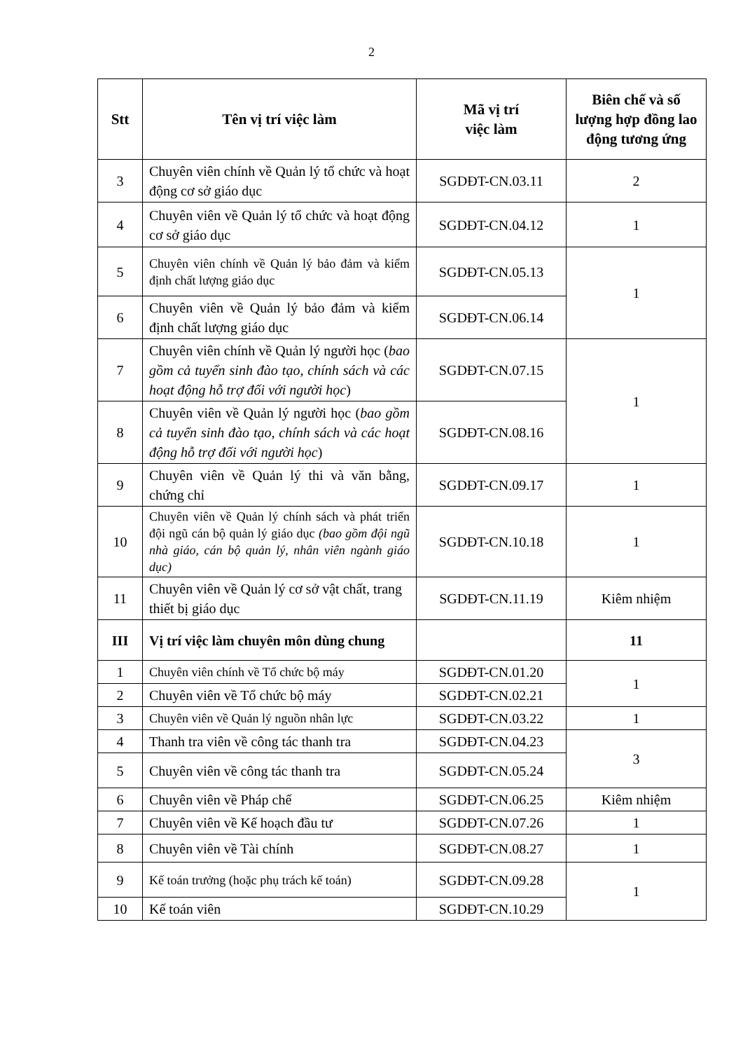2
| Stt | Tên vị trí việc làm | Mã vị trí việc làm | Biên chế và số lượng hợp đồng lao động tương ứng |
| --- | --- | --- | --- |
| 3 | Chuyên viên chính về Quản lý tổ chức và hoạt động cơ sở giáo dục | SGDĐT-CN.03.11 | 2 |
| 4 | Chuyên viên về Quản lý tổ chức và hoạt động cơ sở giáo dục | SGDĐT-CN.04.12 | 1 |
| 5 | Chuyên viên chính về Quản lý bảo đảm và kiểm định chất lượng giáo dục | SGDĐT-CN.05.13 | 1 |
| 6 | Chuyên viên về Quản lý bảo đảm và kiểm định chất lượng giáo dục | SGDĐT-CN.06.14 | |
| 7 | Chuyên viên chính về Quản lý người học ( bao gồm cả tuyển sinh đào tạo, chính sách và các hoạt động hỗ trợ đối với người học ) | SGDĐT-CN.07.15 | 1 |
| 8 | Chuyên viên về Quản lý người học ( bao gồm cả tuyển sinh đào tạo, chính sách và các hoạt động hỗ trợ đối với người học ) | SGDĐT-CN.08.16 | |
| 9 | Chuyên viên về Quản lý thi và văn bằng, chứng chỉ | SGDĐT-CN.09.17 | 1 |
| 10 | Chuyên viên về Quản lý chính sách và phát triển đội ngũ cán bộ quản lý giáo dục (bao gồm đội ngũ nhà giáo, cán bộ quản lý, nhân viên ngành giáo dục) | SGDĐT-CN.10.18 | 1 |
| 11 | Chuyên viên về Quản lý cơ sở vật chất, trang thiết bị giáo dục | SGDĐT-CN.11.19 | Kiêm nhiệm |
| III | Vị trí việc làm chuyên môn dùng chung | | 11 |
| 1 | Chuyên viên chính về Tổ chức bộ máy | SGDĐT-CN.01.20 | 1 |
| 2 | Chuyên viên về Tổ chức bộ máy | SGDĐT-CN.02.21 | |
| 3 | Chuyên viên về Quản lý nguồn nhân lực | SGDĐT-CN.03.22 | 1 |
| 4 | Thanh tra viên về công tác thanh tra | SGDĐT-CN.04.23 | 3 |
| 5 | Chuyên viên về công tác thanh tra | SGDĐT-CN.05.24 | |
| 6 | Chuyên viên về Pháp chế | SGDĐT-CN.06.25 | Kiêm nhiệm |
| 7 | Chuyên viên về Kế hoạch đầu tư | SGDĐT-CN.07.26 | 1 |
| 8 | Chuyên viên về Tài chính | SGDĐT-CN.08.27 | 1 |
| 9 | Kế toán trưởng (hoặc phụ trách kế toán) | SGDĐT-CN.09.28 | 1 |
| 10 | Kế toán viên | SGDĐT-CN.10.29 | |